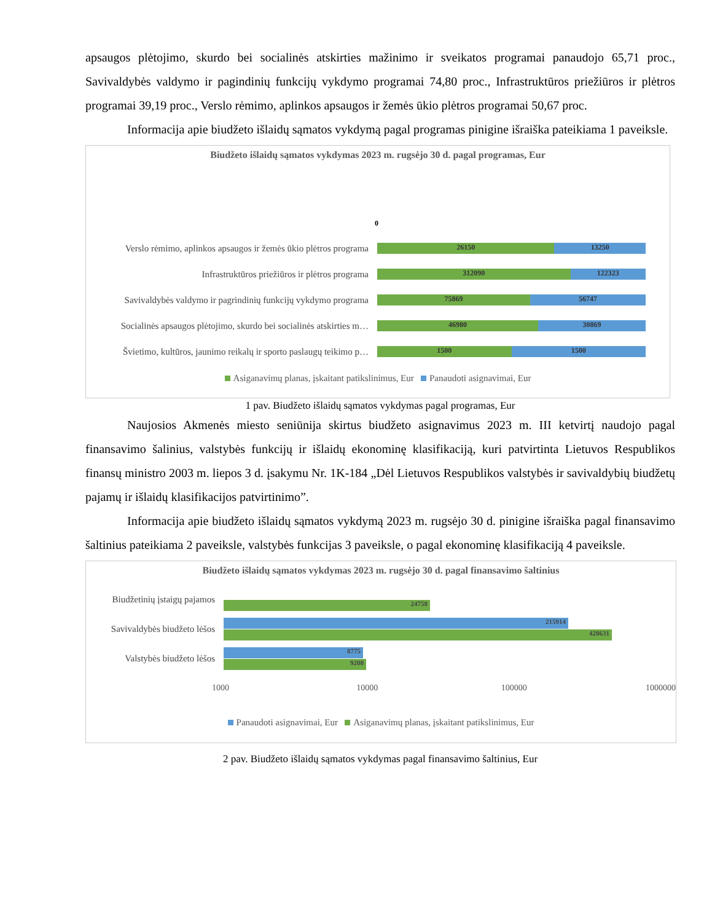apsaugos plėtojimo, skurdo bei socialinės atskirties mažinimo ir sveikatos programai panaudojo 65,71 proc., Savivaldybės valdymo ir pagindinių funkcijų vykdymo programai 74,80 proc., Infrastruktūros priežiūros ir plėtros programai 39,19 proc., Verslo rėmimo, aplinkos apsaugos ir žemės ūkio plėtros programai 50,67 proc.
Informacija apie biudžeto išlaidų sąmatos vykdymą pagal programas pinigine išraiška pateikiama 1 paveiksle.
Biudžeto išlaidų sąmatos vykdymas 2023 m. rugsėjo 30 d. pagal programas, Eur
0
Verslo rėmimo, aplinkos apsaugos ir žemės ūkio plėtros programa
26150 13250
Infrastruktūros priežiūros ir plėtros programa
312090 122323
Savivaldybės valdymo ir pagrindinių funkcijų vykdymo programa
75869 56747
Socialinės apsaugos plėtojimo, skurdo bei socialinės atskirties m…
46980 30869
Švietimo, kultūros, jaunimo reikalų ir sporto paslaugų teikimo p…
1500 1500
Asiganavimų planas, įskaitant patikslinimus, Eur Panaudoti asignavimai, Eur
1 pav. Biudžeto išlaidų sąmatos vykdymas pagal programas, Eur
Naujosios Akmenės miesto seniūnija skirtus biudžeto asignavimus 2023 m. III ketvirtį naudojo pagal finansavimo šalinius, valstybės funkcijų ir išlaidų ekonominę klasifikaciją, kuri patvirtinta Lietuvos Respublikos finansų ministro 2003 m. liepos 3 d. įsakymu Nr. 1K-184 „Dėl Lietuvos Respublikos valstybės ir savivaldybių biudžetų pajamų ir išlaidų klasifikacijos patvirtinimo”.
Informacija apie biudžeto išlaidų sąmatos vykdymą 2023 m. rugsėjo 30 d. pinigine išraiška pagal finansavimo šaltinius pateikiama 2 paveiksle, valstybės funkcijas 3 paveiksle, o pagal ekonominę klasifikaciją 4 paveiksle.
Biudžeto išlaidų sąmatos vykdymas 2023 m. rugsėjo 30 d. pagal finansavimo šaltinius
Biudžetinių įstaigų pajamos
24758
Savivaldybės biudžeto lėšos
215914
428631
Valstybės biudžeto lėšos
8775
9200
1000 10000 100000 1000000
Panaudoti asignavimai, Eur Asiganavimų planas, įskaitant patikslinimus, Eur
2 pav. Biudžeto išlaidų sąmatos vykdymas pagal finansavimo šaltinius, Eur